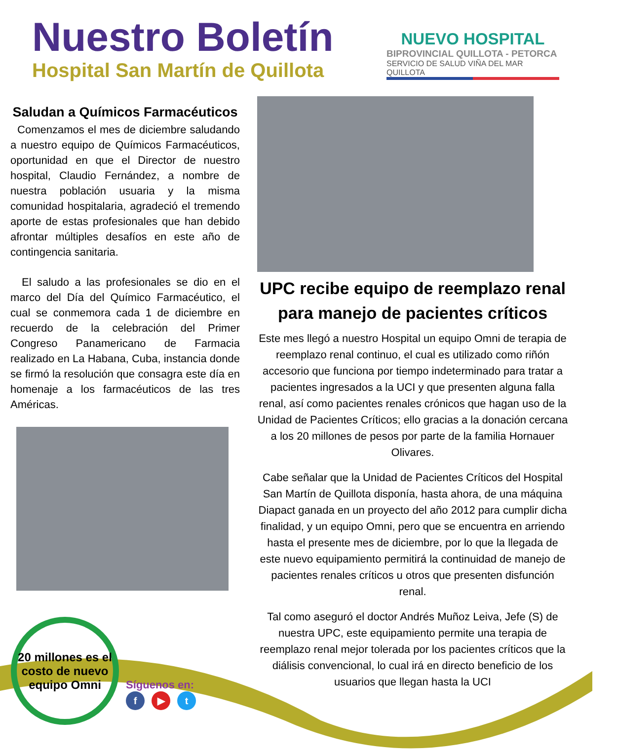Nuestro Boletín
Hospital San Martín de Quillota
NUEVO HOSPITAL
BIPROVINCIAL QUILLOTA - PETORCA
SERVICIO DE SALUD VIÑA DEL MAR QUILLOTA
Saludan a Químicos Farmacéuticos
Comenzamos el mes de diciembre saludando a nuestro equipo de Químicos Farmacéuticos, oportunidad en que el Director de nuestro hospital, Claudio Fernández, a nombre de nuestra población usuaria y la misma comunidad hospitalaria, agradeció el tremendo aporte de estas profesionales que han debido afrontar múltiples desafíos en este año de contingencia sanitaria.
El saludo a las profesionales se dio en el marco del Día del Químico Farmacéutico, el cual se conmemora cada 1 de diciembre en recuerdo de la celebración del Primer Congreso Panamericano de Farmacia realizado en La Habana, Cuba, instancia donde se firmó la resolución que consagra este día en homenaje a los farmacéuticos de las tres Américas.
UPC recibe equipo de reemplazo renal para manejo de pacientes críticos
Este mes llegó a nuestro Hospital un equipo Omni de terapia de reemplazo renal continuo, el cual es utilizado como riñón accesorio que funciona por tiempo indeterminado para tratar a pacientes ingresados a la UCI y que presenten alguna falla renal, así como pacientes renales crónicos que hagan uso de la Unidad de Pacientes Críticos; ello gracias a la donación cercana a los 20 millones de pesos por parte de la familia Hornauer Olivares.
Cabe señalar que la Unidad de Pacientes Críticos del Hospital San Martín de Quillota disponía, hasta ahora, de una máquina Diapact ganada en un proyecto del año 2012 para cumplir dicha finalidad, y un equipo Omni, pero que se encuentra en arriendo hasta el presente mes de diciembre, por lo que la llegada de este nuevo equipamiento permitirá la continuidad de manejo de pacientes renales críticos u otros que presenten disfunción renal.
Tal como aseguró el doctor Andrés Muñoz Leiva, Jefe (S) de nuestra UPC, este equipamiento permite una terapia de reemplazo renal mejor tolerada por los pacientes críticos que la diálisis convencional, lo cual irá en directo beneficio de los usuarios que llegan hasta la UCI
20 millones es el costo de nuevo equipo Omni
Síguenos en:
f ▶ t